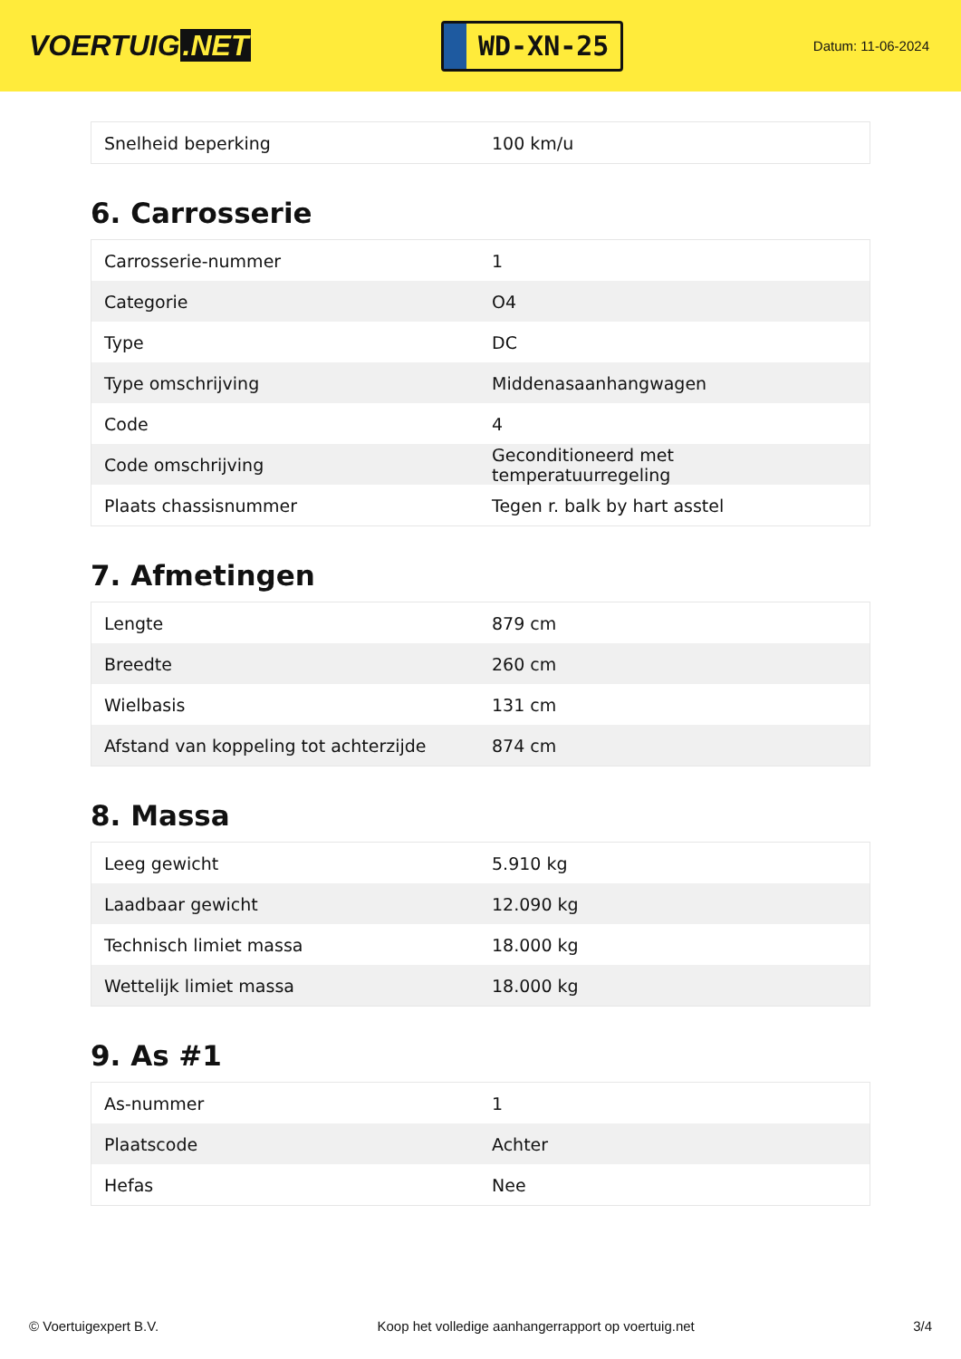VOERTUIG.NET
WD-XN-25
Datum: 11-06-2024
| Snelheid beperking | 100 km/u |
6. Carrosserie
| Carrosserie-nummer | 1 |
| Categorie | O4 |
| Type | DC |
| Type omschrijving | Middenasaanhangwagen |
| Code | 4 |
| Code omschrijving | Geconditioneerd met temperatuurregeling |
| Plaats chassisnummer | Tegen r. balk by hart asstel |
7. Afmetingen
| Lengte | 879 cm |
| Breedte | 260 cm |
| Wielbasis | 131 cm |
| Afstand van koppeling tot achterzijde | 874 cm |
8. Massa
| Leeg gewicht | 5.910 kg |
| Laadbaar gewicht | 12.090 kg |
| Technisch limiet massa | 18.000 kg |
| Wettelijk limiet massa | 18.000 kg |
9. As #1
| As-nummer | 1 |
| Plaatscode | Achter |
| Hefas | Nee |
© Voertuigexpert B.V. Koop het volledige aanhangerrapport op voertuig.net 3/4